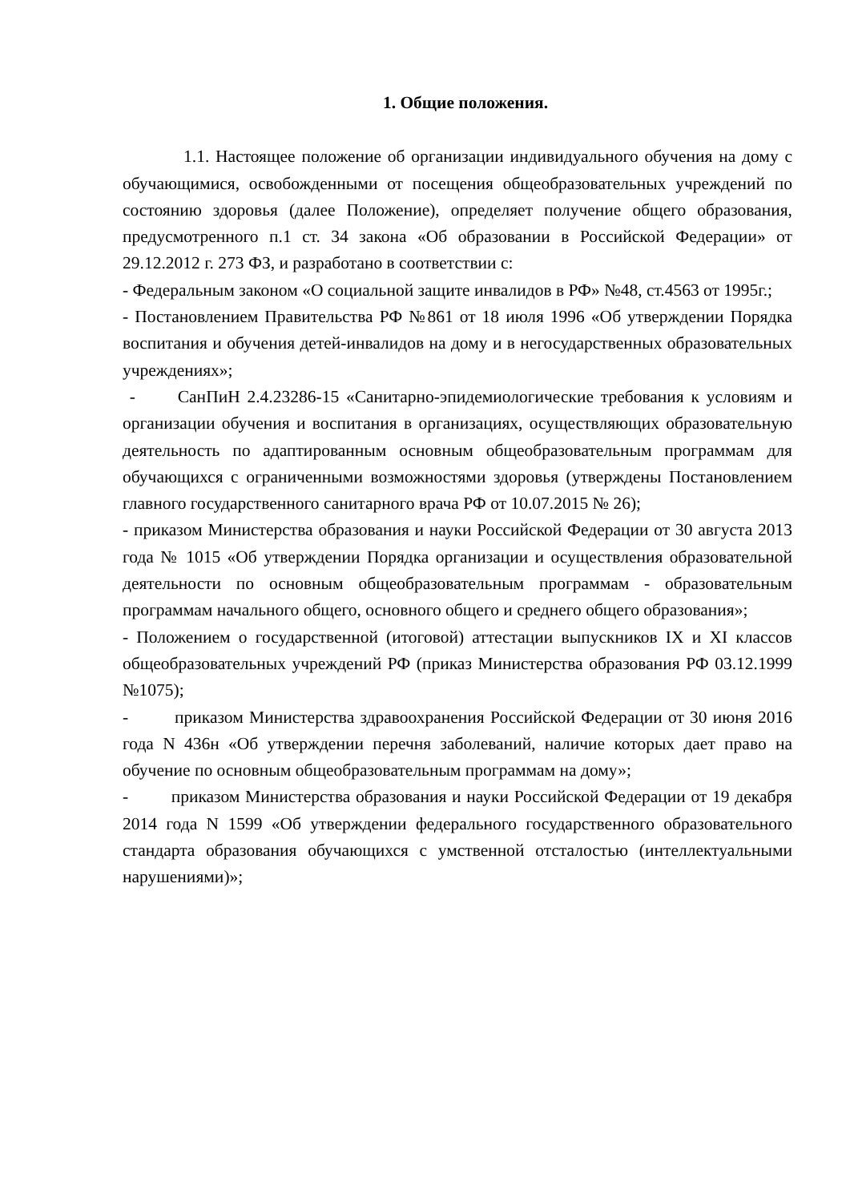1. Общие положения.
1.1. Настоящее положение об организации индивидуального обучения на дому с обучающимися, освобожденными от посещения общеобразовательных учреждений по состоянию здоровья (далее Положение), определяет получение общего образования, предусмотренного п.1 ст. 34 закона «Об образовании в Российской Федерации» от 29.12.2012 г. 273 ФЗ, и разработано в соответствии с:
- Федеральным законом «О социальной защите инвалидов в РФ» №48, ст.4563 от 1995г.;
- Постановлением Правительства РФ №861 от 18 июля 1996 «Об утверждении Порядка воспитания и обучения детей-инвалидов на дому и в негосударственных образовательных учреждениях»;
- СанПиН 2.4.23286-15 «Санитарно-эпидемиологические требования к условиям и организации обучения и воспитания в организациях, осуществляющих образовательную деятельность по адаптированным основным общеобразовательным программам для обучающихся с ограниченными возможностями здоровья (утверждены Постановлением главного государственного санитарного врача РФ от 10.07.2015 № 26);
- приказом Министерства образования и науки Российской Федерации от 30 августа 2013 года № 1015 «Об утверждении Порядка организации и осуществления образовательной деятельности по основным общеобразовательным программам - образовательным программам начального общего, основного общего и среднего общего образования»;
- Положением о государственной (итоговой) аттестации выпускников IX и XI классов общеобразовательных учреждений РФ (приказ Министерства образования РФ 03.12.1999 №1075);
- приказом Министерства здравоохранения Российской Федерации от 30 июня 2016 года N 436н «Об утверждении перечня заболеваний, наличие которых дает право на обучение по основным общеобразовательным программам на дому»;
- приказом Министерства образования и науки Российской Федерации от 19 декабря 2014 года N 1599 «Об утверждении федерального государственного образовательного стандарта образования обучающихся с умственной отсталостью (интеллектуальными нарушениями)»;